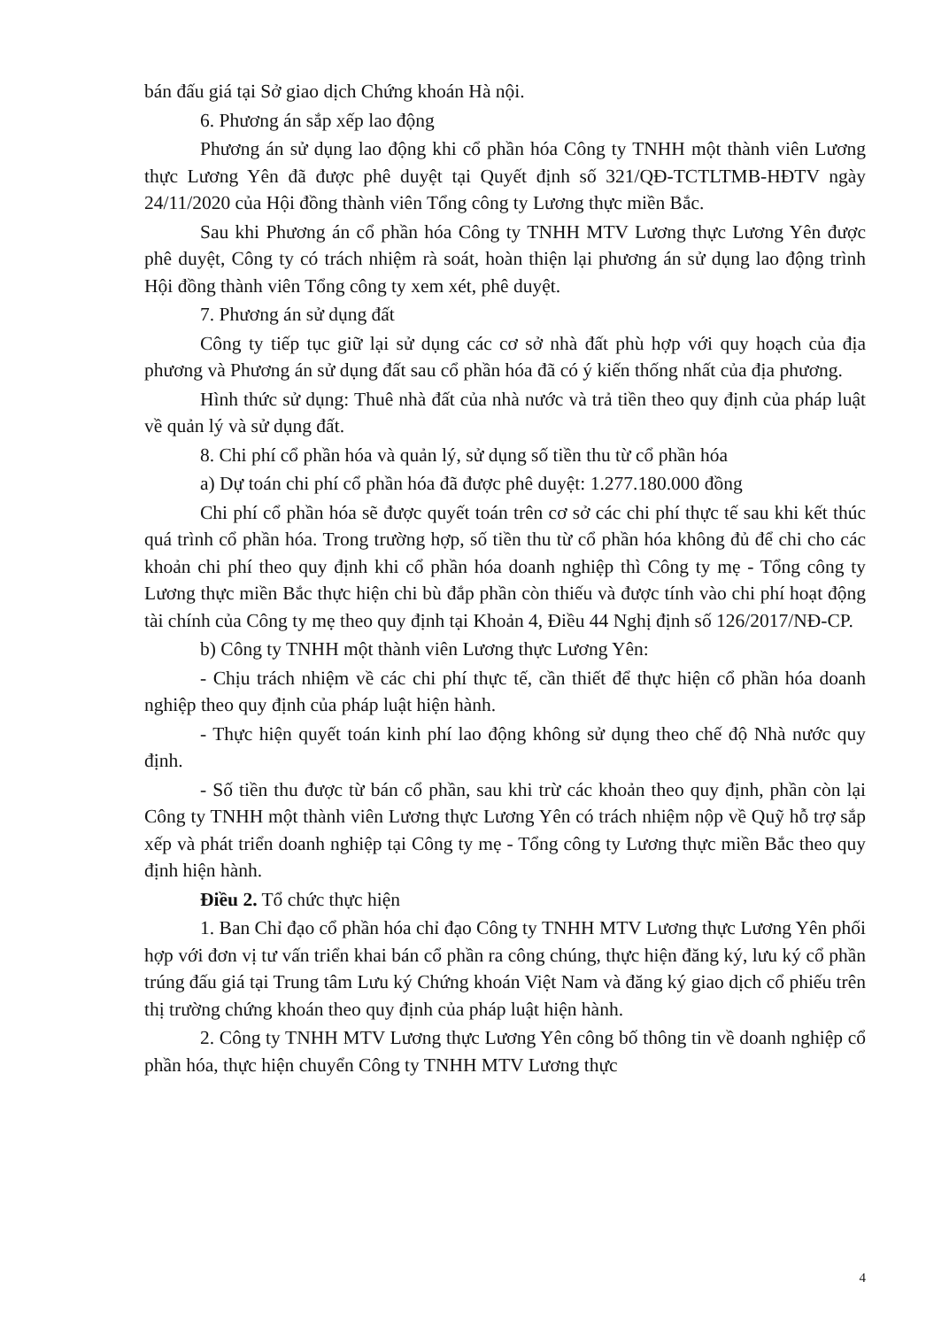bán đấu giá tại Sở giao dịch Chứng khoán Hà nội.
6. Phương án sắp xếp lao động
Phương án sử dụng lao động khi cổ phần hóa Công ty TNHH một thành viên Lương thực Lương Yên đã được phê duyệt tại Quyết định số 321/QĐ-TCTLTMB-HĐTV ngày 24/11/2020 của Hội đồng thành viên Tổng công ty Lương thực miền Bắc.
Sau khi Phương án cổ phần hóa Công ty TNHH MTV Lương thực Lương Yên được phê duyệt, Công ty có trách nhiệm rà soát, hoàn thiện lại phương án sử dụng lao động trình Hội đồng thành viên Tổng công ty xem xét, phê duyệt.
7. Phương án sử dụng đất
Công ty tiếp tục giữ lại sử dụng các cơ sở nhà đất phù hợp với quy hoạch của địa phương và Phương án sử dụng đất sau cổ phần hóa đã có ý kiến thống nhất của địa phương.
Hình thức sử dụng: Thuê nhà đất của nhà nước và trả tiền theo quy định của pháp luật về quản lý và sử dụng đất.
8. Chi phí cổ phần hóa và quản lý, sử dụng số tiền thu từ cổ phần hóa
a) Dự toán chi phí cổ phần hóa đã được phê duyệt: 1.277.180.000 đồng
Chi phí cổ phần hóa sẽ được quyết toán trên cơ sở các chi phí thực tế sau khi kết thúc quá trình cổ phần hóa. Trong trường hợp, số tiền thu từ cổ phần hóa không đủ để chi cho các khoản chi phí theo quy định khi cổ phần hóa doanh nghiệp thì Công ty mẹ - Tổng công ty Lương thực miền Bắc thực hiện chi bù đắp phần còn thiếu và được tính vào chi phí hoạt động tài chính của Công ty mẹ theo quy định tại Khoản 4, Điều 44 Nghị định số 126/2017/NĐ-CP.
b) Công ty TNHH một thành viên Lương thực Lương Yên:
- Chịu trách nhiệm về các chi phí thực tế, cần thiết để thực hiện cổ phần hóa doanh nghiệp theo quy định của pháp luật hiện hành.
- Thực hiện quyết toán kinh phí lao động không sử dụng theo chế độ Nhà nước quy định.
- Số tiền thu được từ bán cổ phần, sau khi trừ các khoản theo quy định, phần còn lại Công ty TNHH một thành viên Lương thực Lương Yên có trách nhiệm nộp về Quỹ hỗ trợ sắp xếp và phát triển doanh nghiệp tại Công ty mẹ - Tổng công ty Lương thực miền Bắc theo quy định hiện hành.
Điều 2. Tổ chức thực hiện
1. Ban Chỉ đạo cổ phần hóa chỉ đạo Công ty TNHH MTV Lương thực Lương Yên phối hợp với đơn vị tư vấn triển khai bán cổ phần ra công chúng, thực hiện đăng ký, lưu ký cổ phần trúng đấu giá tại Trung tâm Lưu ký Chứng khoán Việt Nam và đăng ký giao dịch cổ phiếu trên thị trường chứng khoán theo quy định của pháp luật hiện hành.
2. Công ty TNHH MTV Lương thực Lương Yên công bố thông tin về doanh nghiệp cổ phần hóa, thực hiện chuyển Công ty TNHH MTV Lương thực
4